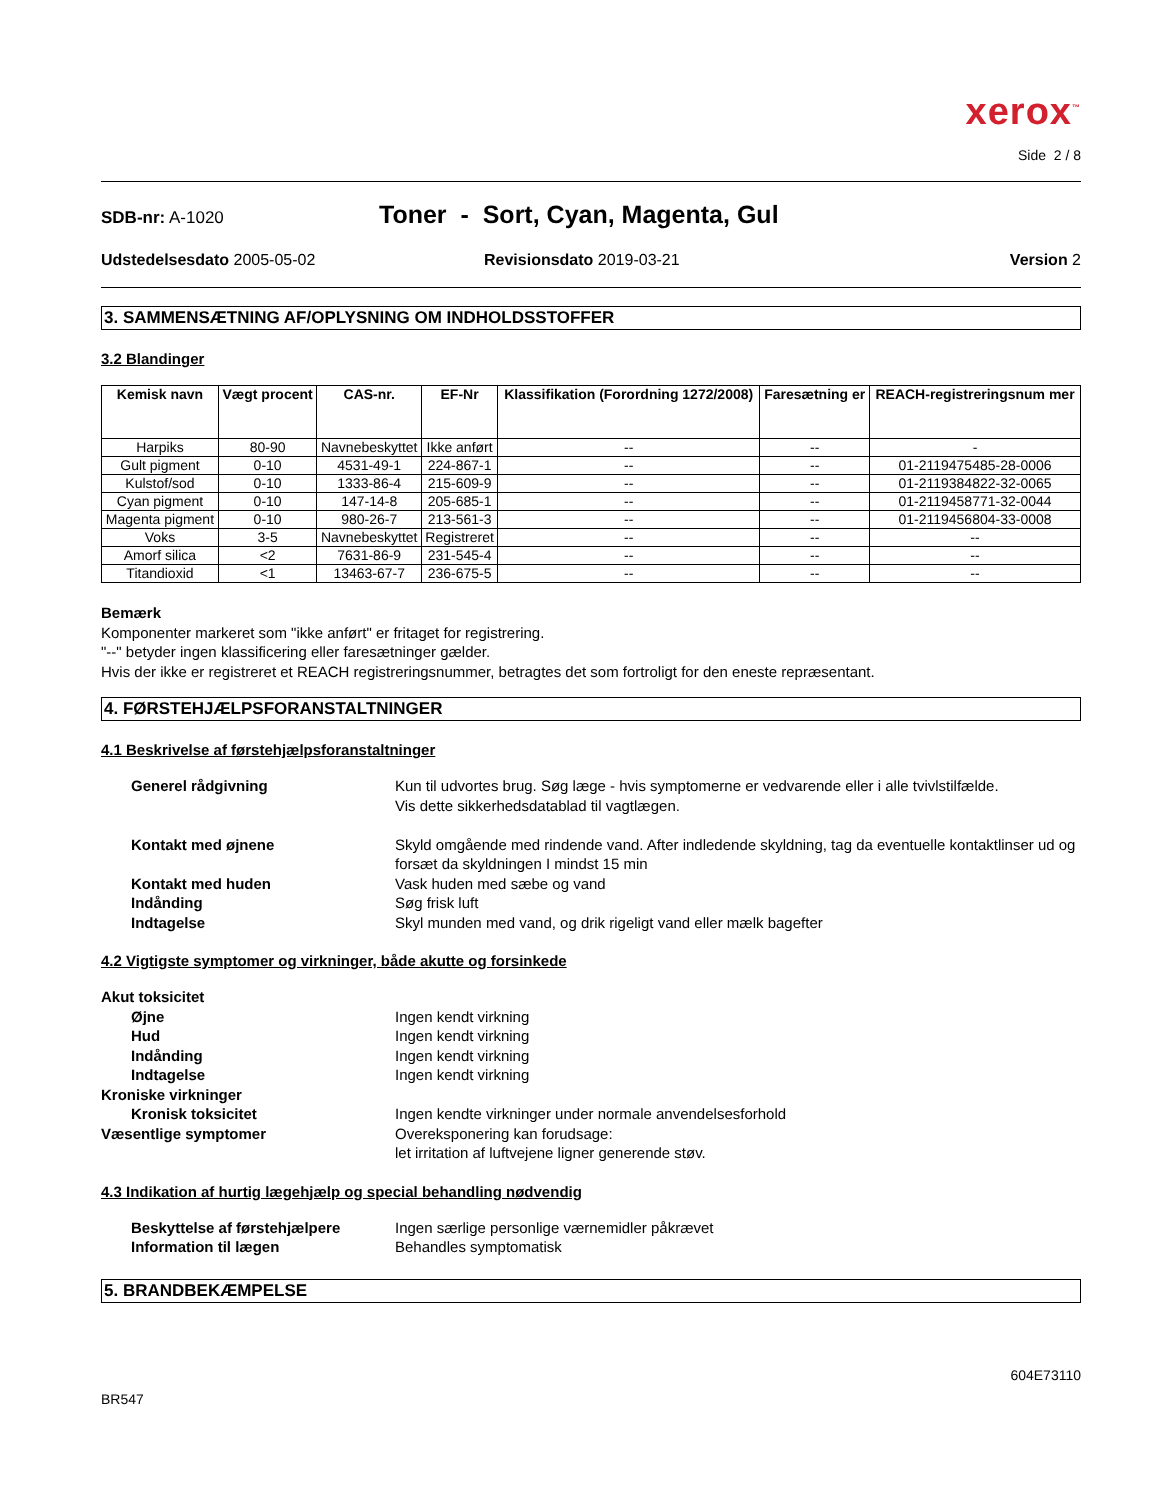xerox<sup>™</sup>
Side 2 / 8
SDB-nr: A-1020
Toner - Sort, Cyan, Magenta, Gul
Udstedelsesdato 2005-05-02 Revisionsdato 2019-03-21 Version 2
3. SAMMENSÆTNING AF/OPLYSNING OM INDHOLDSSTOFFER
3.2 Blandinger
| Kemisk navn | Vægt procent | CAS-nr. | EF-Nr | Klassifikation (Forordning 1272/2008) | Faresætning er | REACH-registreringsnum mer |
| --- | --- | --- | --- | --- | --- | --- |
| Harpiks | 80-90 | Navnebeskyttet | Ikke anført | -- | -- | - |
| Gult pigment | 0-10 | 4531-49-1 | 224-867-1 | -- | -- | 01-2119475485-28-0006 |
| Kulstof/sod | 0-10 | 1333-86-4 | 215-609-9 | -- | -- | 01-2119384822-32-0065 |
| Cyan pigment | 0-10 | 147-14-8 | 205-685-1 | -- | -- | 01-2119458771-32-0044 |
| Magenta pigment | 0-10 | 980-26-7 | 213-561-3 | -- | -- | 01-2119456804-33-0008 |
| Voks | 3-5 | Navnebeskyttet | Registreret | -- | -- | -- |
| Amorf silica | <2 | 7631-86-9 | 231-545-4 | -- | -- | -- |
| Titandioxid | <1 | 13463-67-7 | 236-675-5 | -- | -- | -- |
Bemærk
Komponenter markeret som "ikke anført" er fritaget for registrering.
"--" betyder ingen klassificering eller faresætninger gælder.
Hvis der ikke er registreret et REACH registreringsnummer, betragtes det som fortroligt for den eneste repræsentant.
4. FØRSTEHJÆLPSFORANSTALTNINGER
4.1 Beskrivelse af førstehjælpsforanstaltninger
Generel rådgivning
Kun til udvortes brug. Søg læge - hvis symptomerne er vedvarende eller i alle tvivlstilfælde.
Vis dette sikkerhedsdatablad til vagtlægen.
Kontakt med øjnene
Skyld omgående med rindende vand. After indledende skyldning, tag da eventuelle kontaktlinser ud og forsæt da skyldningen I mindst 15 min
Kontakt med huden
Vask huden med sæbe og vand
Indånding
Søg frisk luft
Indtagelse
Skyl munden med vand, og drik rigeligt vand eller mælk bagefter
4.2 Vigtigste symptomer og virkninger, både akutte og forsinkede
Akut toksicitet
Øjne
Ingen kendt virkning
Hud
Ingen kendt virkning
Indånding
Ingen kendt virkning
Indtagelse
Ingen kendt virkning
Kroniske virkninger
Kronisk toksicitet
Ingen kendte virkninger under normale anvendelsesforhold
Væsentlige symptomer
Overeksponering kan forudsage:
let irritation af luftvejene ligner generende støv.
4.3 Indikation af hurtig lægehjælp og special behandling nødvendig
Beskyttelse af førstehjælpere
Ingen særlige personlige værnemidler påkrævet
Information til lægen
Behandles symptomatisk
5. BRANDBEKÆMPELSE
604E73110
BR547